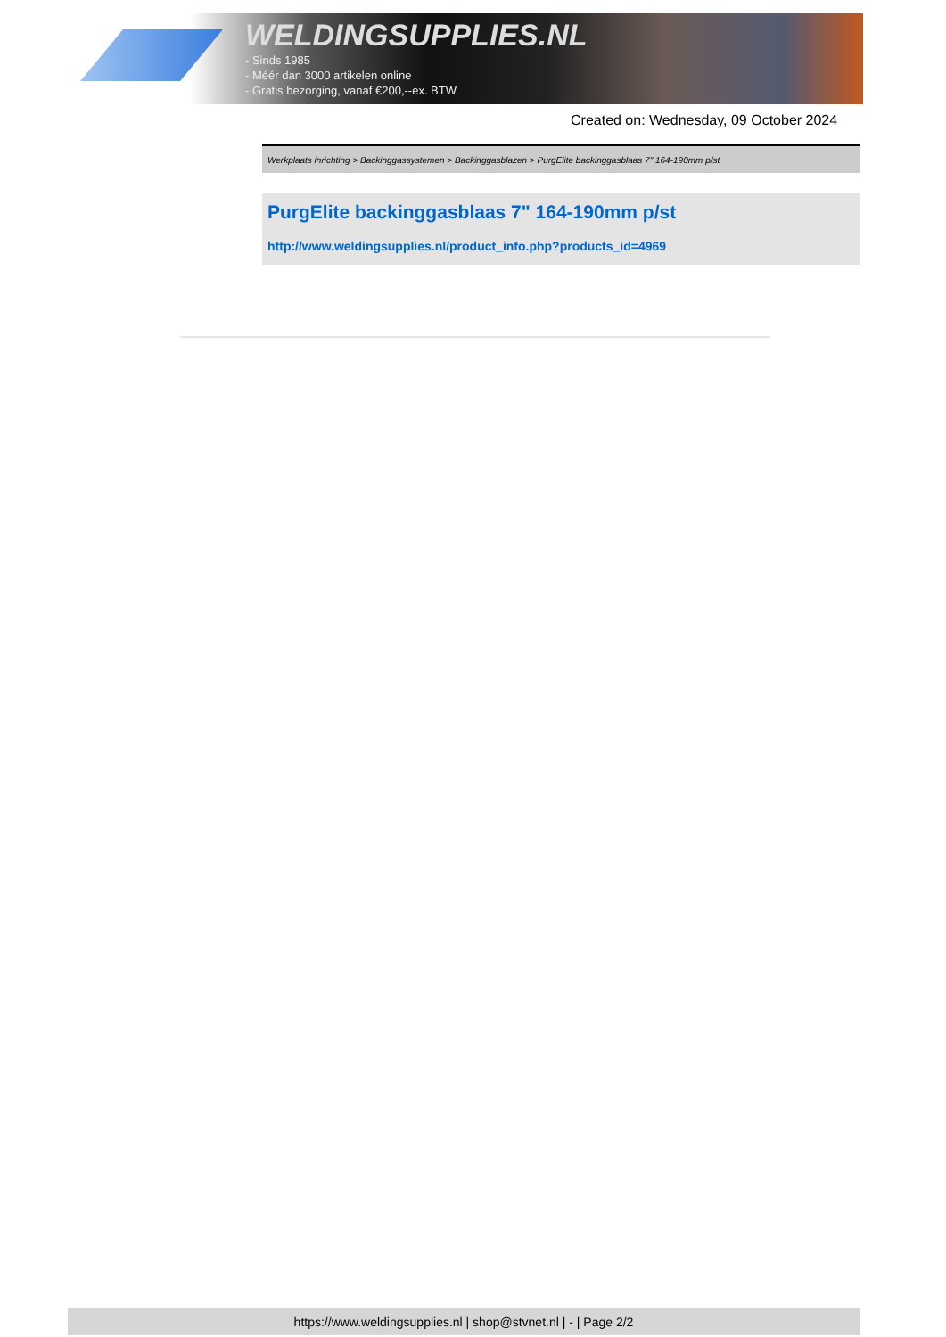WELDINGSUPPLIES.NL
- Sinds 1985
- Méér dan 3000 artikelen online
- Gratis bezorging, vanaf €200,--ex. BTW
Created on: Wednesday, 09 October 2024
Werkplaats inrichting > Backinggassystemen > Backinggasblazen > PurgElite backinggasblaas 7" 164-190mm p/st
PurgElite backinggasblaas 7" 164-190mm p/st
http://www.weldingsupplies.nl/product_info.php?products_id=4969
https://www.weldingsupplies.nl | shop@stvnet.nl | - | Page 2/2